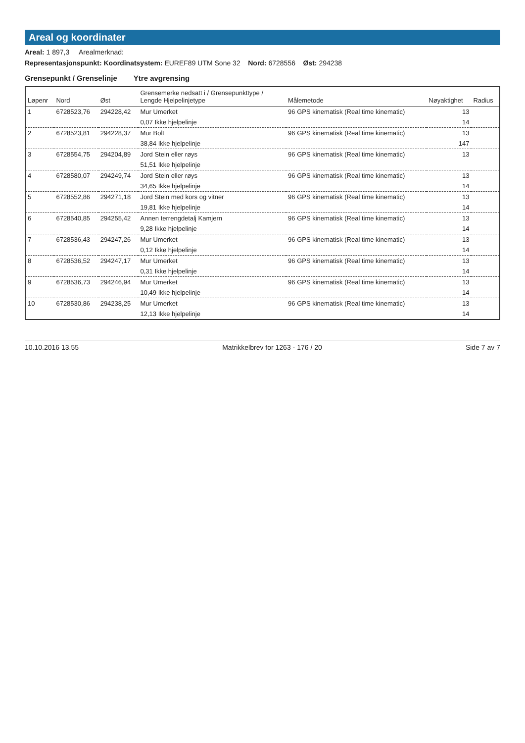Areal og koordinater
Areal: 1 897,3 Arealmerknad:
Representasjonspunkt: Koordinatsystem: EUREF89 UTM Sone 32 Nord: 6728556 Øst: 294238
Grensepunkt / Grenselinje Ytre avgrensing
| Løpenr | Nord | Øst | Grensemerke nedsatt i / Grensepunkttype / Lengde Hjelpelinjetype | Målemetode | Nøyaktighet | Radius |
| --- | --- | --- | --- | --- | --- | --- |
| 1 | 6728523,76 | 294228,42 | Mur Umerket | 96 GPS kinematisk (Real time kinematic) | 13 | |
| | | | 0,07 Ikke hjelpelinje | | 14 | |
| 2 | 6728523,81 | 294228,37 | Mur Bolt | 96 GPS kinematisk (Real time kinematic) | 13 | |
| | | | 38,84 Ikke hjelpelinje | | 147 | |
| 3 | 6728554,75 | 294204,89 | Jord Stein eller røys | 96 GPS kinematisk (Real time kinematic) | 13 | |
| | | | 51,51 Ikke hjelpelinje | | | |
| 4 | 6728580,07 | 294249,74 | Jord Stein eller røys | 96 GPS kinematisk (Real time kinematic) | 13 | |
| | | | 34,65 Ikke hjelpelinje | | 14 | |
| 5 | 6728552,86 | 294271,18 | Jord Stein med kors og vitner | 96 GPS kinematisk (Real time kinematic) | 13 | |
| | | | 19,81 Ikke hjelpelinje | | 14 | |
| 6 | 6728540,85 | 294255,42 | Annen terrengdetalj Kamjern | 96 GPS kinematisk (Real time kinematic) | 13 | |
| | | | 9,28 Ikke hjelpelinje | | 14 | |
| 7 | 6728536,43 | 294247,26 | Mur Umerket | 96 GPS kinematisk (Real time kinematic) | 13 | |
| | | | 0,12 Ikke hjelpelinje | | 14 | |
| 8 | 6728536,52 | 294247,17 | Mur Umerket | 96 GPS kinematisk (Real time kinematic) | 13 | |
| | | | 0,31 Ikke hjelpelinje | | 14 | |
| 9 | 6728536,73 | 294246,94 | Mur Umerket | 96 GPS kinematisk (Real time kinematic) | 13 | |
| | | | 10,49 Ikke hjelpelinje | | 14 | |
| 10 | 6728530,86 | 294238,25 | Mur Umerket | 96 GPS kinematisk (Real time kinematic) | 13 | |
| | | | 12,13 Ikke hjelpelinje | | 14 | |
10.10.2016 13.55 Matrikkelbrev for 1263 - 176 / 20 Side 7 av 7